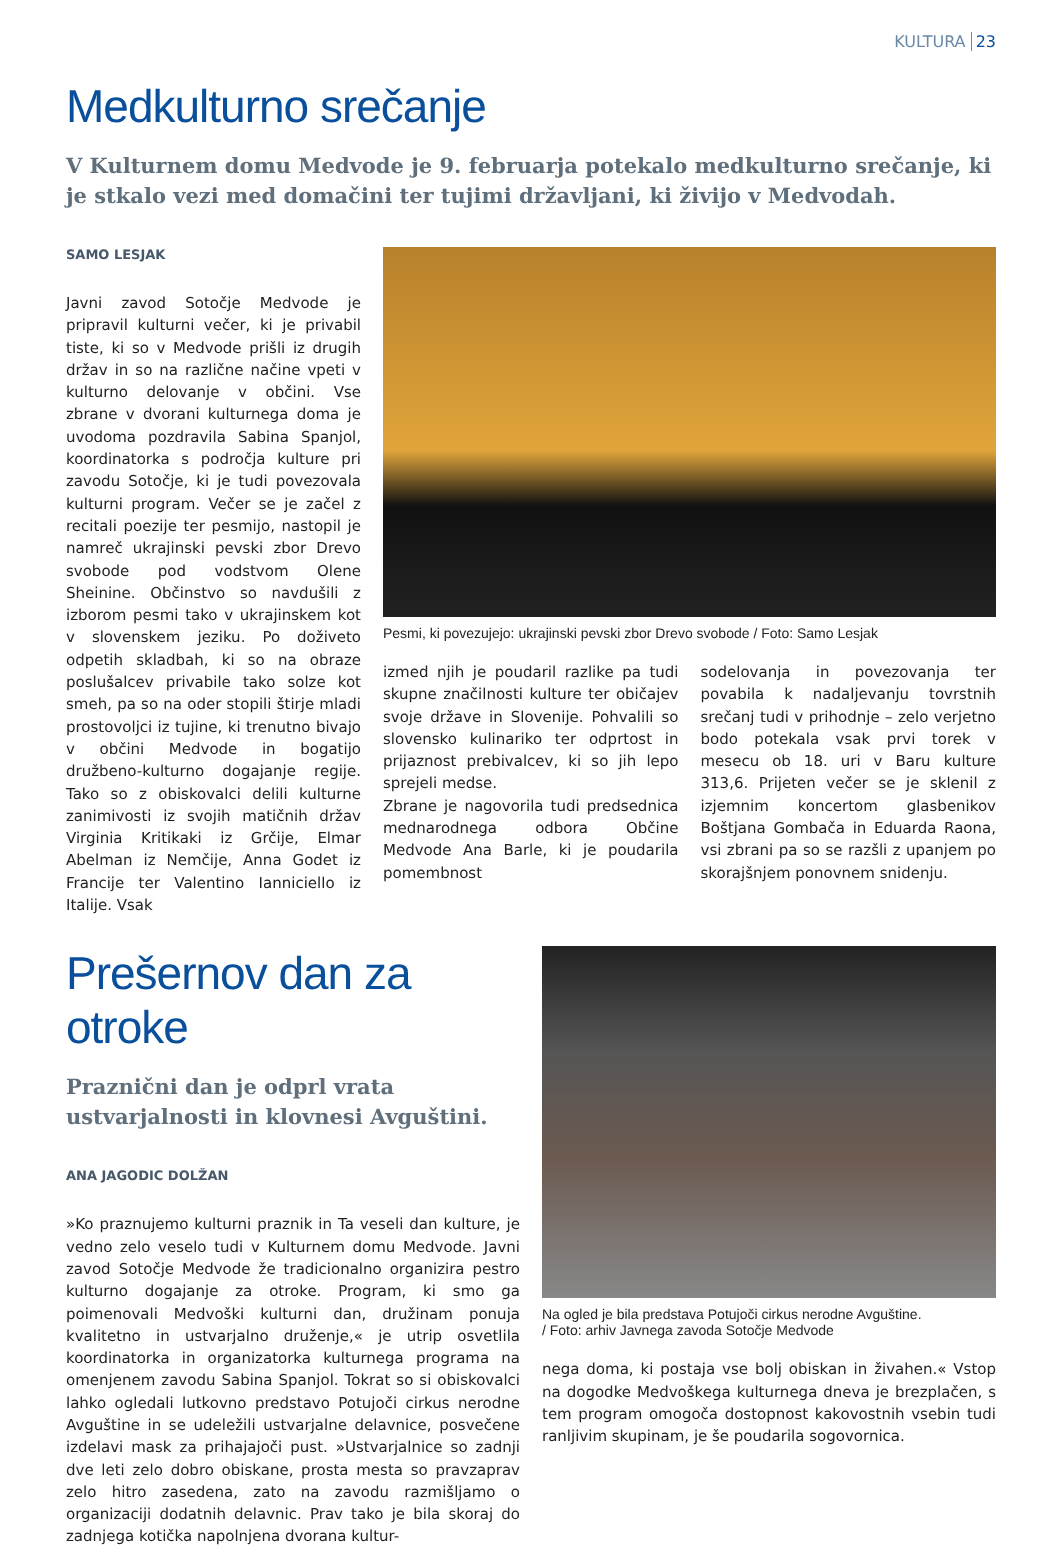KULTURA 23
Medkulturno srečanje
V Kulturnem domu Medvode je 9. februarja potekalo medkulturno srečanje, ki je stkalo vezi med domačini ter tujimi državljani, ki živijo v Medvodah.
SAMO LESJAK
Javni zavod Sotočje Medvode je pripravil kulturni večer, ki je privabil tiste, ki so v Medvode prišli iz drugih držav in so na različne načine vpeti v kulturno delovanje v občini. Vse zbrane v dvorani kulturnega doma je uvodoma pozdravila Sabina Spanjol, koordinatorka s področja kulture pri zavodu Sotočje, ki je tudi povezovala kulturni program. Večer se je začel z recitali poezije ter pesmijo, nastopil je namreč ukrajinski pevski zbor Drevo svobode pod vodstvom Olene Sheinine. Občinstvo so navdušili z izborom pesmi tako v ukrajinskem kot v slovenskem jeziku. Po doživeto odpetih skladbah, ki so na obraze poslušalcev privabile tako solze kot smeh, pa so na oder stopili štirje mladi prostovoljci iz tujine, ki trenutno bivajo v občini Medvode in bogatijo družbeno-kulturno dogajanje regije. Tako so z obiskovalci delili kulturne zanimivosti iz svojih matičnih držav Virginia Kritikaki iz Grčije, Elmar Abelman iz Nemčije, Anna Godet iz Francije ter Valentino Ianniciello iz Italije. Vsak
Pesmi, ki povezujejo: ukrajinski pevski zbor Drevo svobode / Foto: Samo Lesjak
izmed njih je poudaril razlike pa tudi skupne značilnosti kulture ter običajev svoje države in Slovenije. Pohvalili so slovensko kulinariko ter odprtost in prijaznost prebivalcev, ki so jih lepo sprejeli medse.
Zbrane je nagovorila tudi predsednica mednarodnega odbora Občine Medvode Ana Barle, ki je poudarila pomembnost
sodelovanja in povezovanja ter povabila k nadaljevanju tovrstnih srečanj tudi v prihodnje – zelo verjetno bodo potekala vsak prvi torek v mesecu ob 18. uri v Baru kulture 313,6. Prijeten večer se je sklenil z izjemnim koncertom glasbenikov Boštjana Gombača in Eduarda Raona, vsi zbrani pa so se razšli z upanjem po skorajšnjem ponovnem snidenju.
Prešernov dan za otroke
Praznični dan je odprl vrata ustvarjalnosti in klovnesi Avguštini.
ANA JAGODIC DOLŽAN
»Ko praznujemo kulturni praznik in Ta veseli dan kulture, je vedno zelo veselo tudi v Kulturnem domu Medvode. Javni zavod Sotočje Medvode že tradicionalno organizira pestro kulturno dogajanje za otroke. Program, ki smo ga poimenovali Medvoški kulturni dan, družinam ponuja kvalitetno in ustvarjalno druženje,« je utrip osvetlila koordinatorka in organizatorka kulturnega programa na omenjenem zavodu Sabina Spanjol. Tokrat so si obiskovalci lahko ogledali lutkovno predstavo Potujoči cirkus nerodne Avguštine in se udeležili ustvarjalne delavnice, posvečene izdelavi mask za prihajajoči pust. »Ustvarjalnice so zadnji dve leti zelo dobro obiskane, prosta mesta so pravzaprav zelo hitro zasedena, zato na zavodu razmišljamo o organizaciji dodatnih delavnic. Prav tako je bila skoraj do zadnjega kotička napolnjena dvorana kultur-
Na ogled je bila predstava Potujoči cirkus nerodne Avguštine.
/ Foto: arhiv Javnega zavoda Sotočje Medvode
nega doma, ki postaja vse bolj obiskan in živahen.« Vstop na dogodke Medvoškega kulturnega dneva je brezplačen, s tem program omogoča dostopnost kakovostnih vsebin tudi ranljivim skupinam, je še poudarila sogovornica.